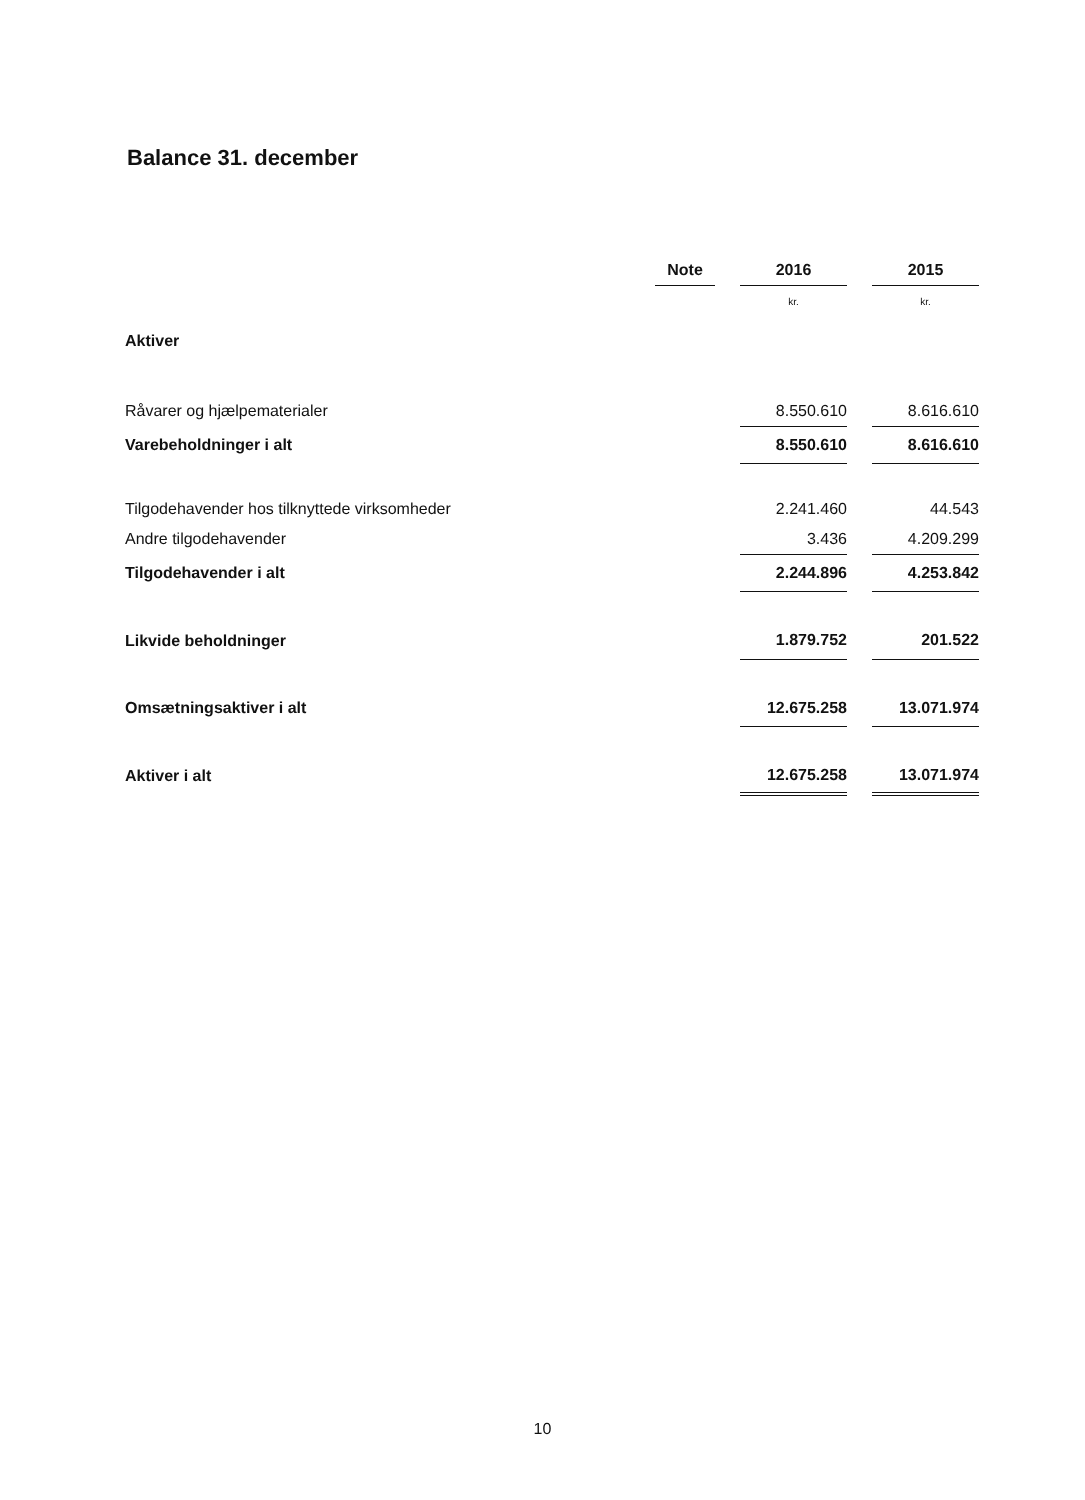Balance 31. december
| | Note | | 2016 | | 2015 |
| --- | --- | --- | --- | --- | --- |
| | | | kr. | | kr. |
| Aktiver | | | | | |
| Råvarer og hjælpematerialer | | | 8.550.610 | | 8.616.610 |
| Varebeholdninger i alt | | | 8.550.610 | | 8.616.610 |
| Tilgodehavender hos tilknyttede virksomheder | | | 2.241.460 | | 44.543 |
| Andre tilgodehavender | | | 3.436 | | 4.209.299 |
| Tilgodehavender i alt | | | 2.244.896 | | 4.253.842 |
| Likvide beholdninger | | | 1.879.752 | | 201.522 |
| Omsætningsaktiver i alt | | | 12.675.258 | | 13.071.974 |
| Aktiver i alt | | | 12.675.258 | | 13.071.974 |
10